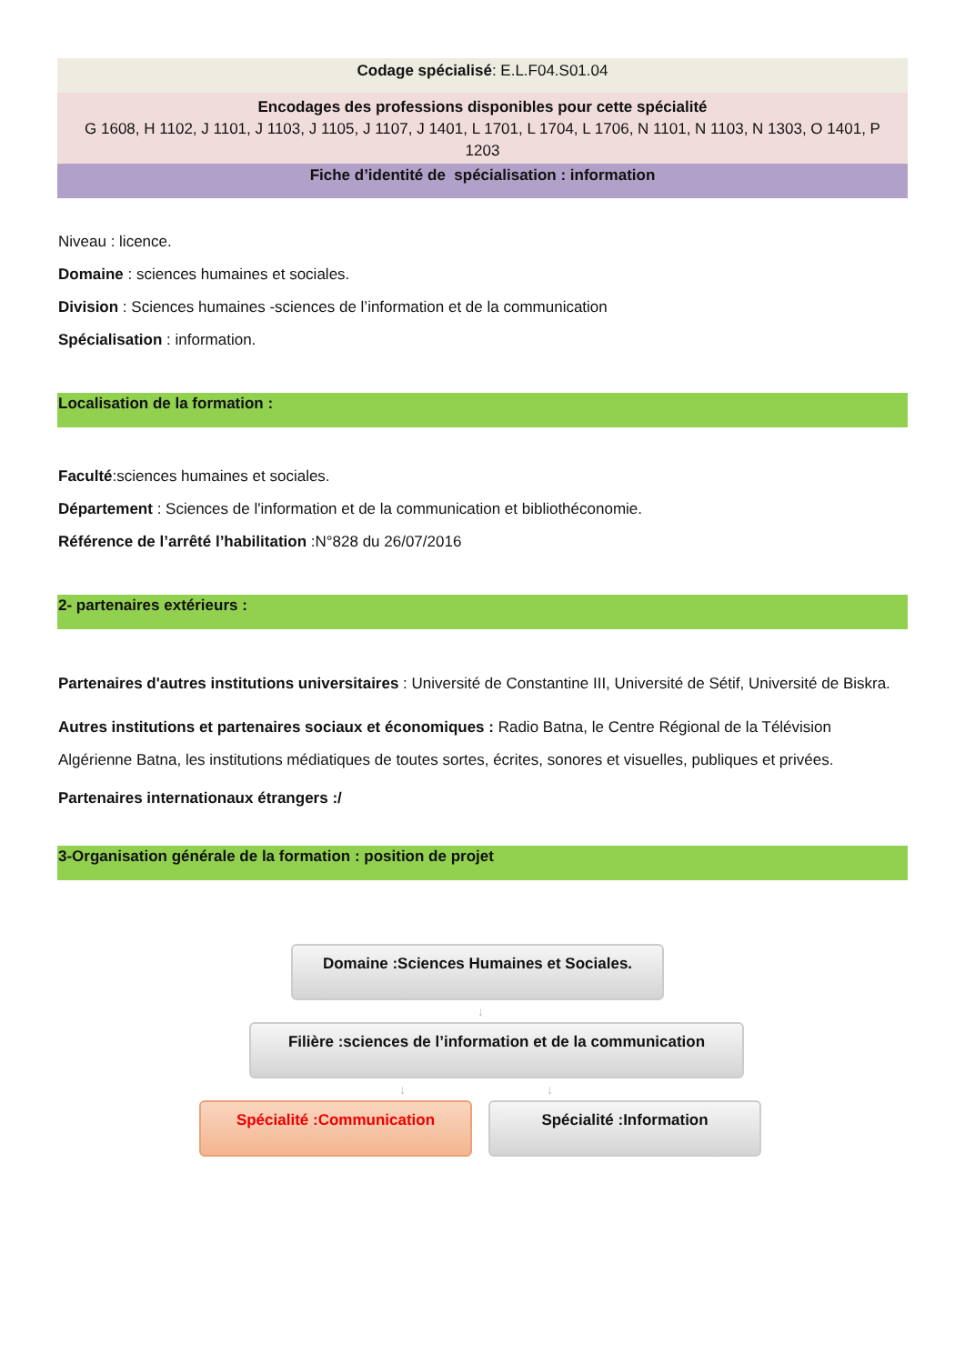Codage spécialisé: E.L.F04.S01.04
Encodages des professions disponibles pour cette spécialité
G 1608, H 1102, J 1101, J 1103, J 1105, J 1107, J 1401, L 1701, L 1704, L 1706, N 1101, N 1103, N 1303, O 1401, P 1203
Fiche d’identité de spécialisation : information
Niveau : licence.
Domaine : sciences humaines et sociales.
Division : Sciences humaines -sciences de l’information et de la communication
Spécialisation : information.
Localisation de la formation :
Faculté:sciences humaines et sociales.
Département : Sciences de l'information et de la communication et bibliothéconomie.
Référence de l’arrêté l’habilitation :N°828 du 26/07/2016
2- partenaires extérieurs :
Partenaires d'autres institutions universitaires : Université de Constantine III, Université de Sétif, Université de Biskra.
Autres institutions et partenaires sociaux et économiques : Radio Batna, le Centre Régional de la Télévision Algérienne Batna, les institutions médiatiques de toutes sortes, écrites, sonores et visuelles, publiques et privées.
Partenaires internationaux étrangers :/
3-Organisation générale de la formation : position de projet
Domaine :Sciences Humaines et Sociales.
↓
Filière :sciences de l’information et de la communication
↓ ↓
Spécialité :Communication Spécialité :Information